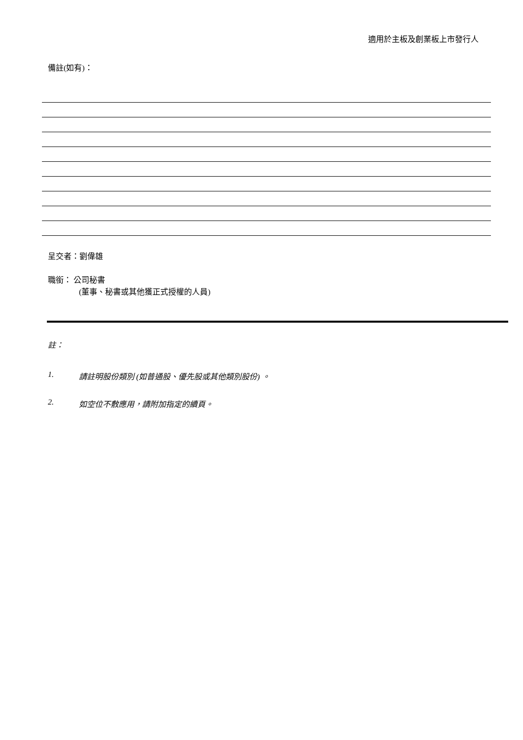適用於主板及創業板上市發行人
備註(如有)：
呈交者：劉偉雄
職銜： 公司秘書
(董事、秘書或其他獲正式授權的人員)
註：
1. 請註明股份類別 (如普通股、優先股或其他類別股份) 。
2. 如空位不敷應用，請附加指定的續頁。